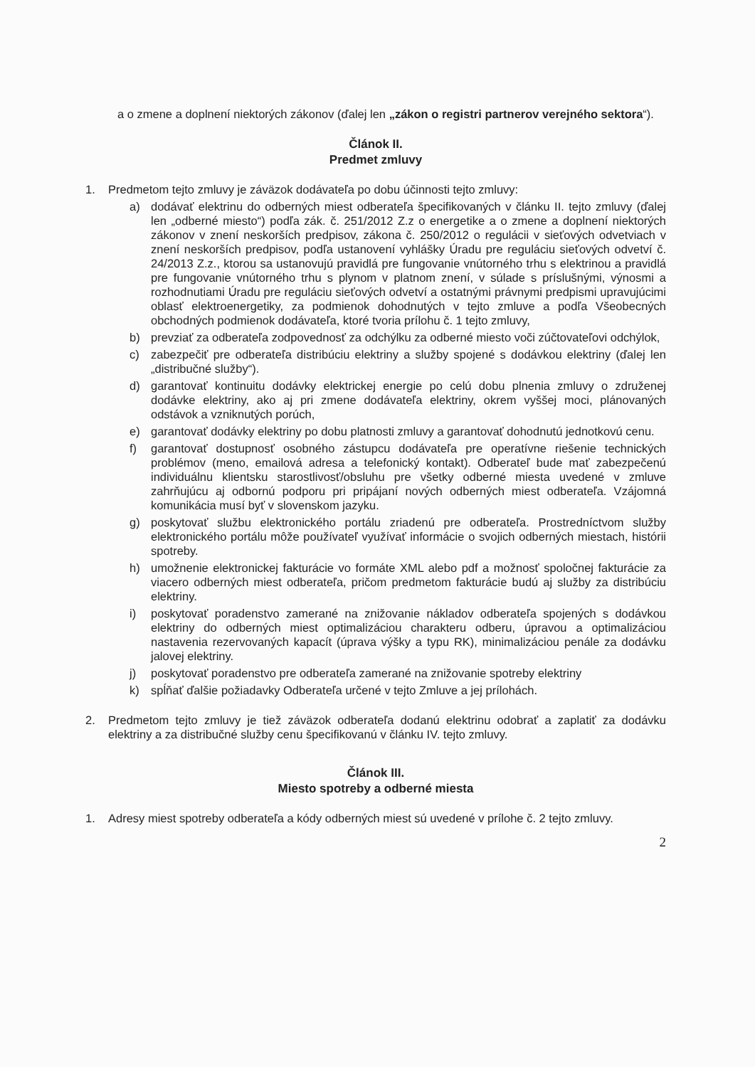a o zmene a doplnení niektorých zákonov (ďalej len „zákon o registri partnerov verejného sektora“).
Článok II.
Predmet zmluvy
1. Predmetom tejto zmluvy je záväzok dodávateľa po dobu účinnosti tejto zmluvy:
a) dodávať elektrinu do odberných miest odberateľa špecifikovaných v článku II. tejto zmluvy (ďalej len „odberné miesto“) podľa zák. č. 251/2012 Z.z o energetike a o zmene a doplnení niektorých zákonov v znení neskorších predpisov, zákona č. 250/2012 o regulácii v sieťových odvetviach v znení neskorších predpisov, podľa ustanovení vyhlášky Úradu pre reguláciu sieťových odvetví č. 24/2013 Z.z., ktorou sa ustanovujú pravidlá pre fungovanie vnútorného trhu s elektrinou a pravidlá pre fungovanie vnútorného trhu s plynom v platnom znení, v súlade s príslušnými, výnosmi a rozhodnutiami Úradu pre reguláciu sieťových odvetví a ostatnými právnymi predpismi upravujúcimi oblasť elektroenergetiky, za podmienok dohodnutých v tejto zmluve a podľa Všeobecných obchodných podmienok dodávateľa, ktoré tvoria prílohu č. 1 tejto zmluvy,
b) prevziať za odberateľa zodpovednosť za odchýlku za odberné miesto voči zúčtovateľovi odchýlok,
c) zabezpečiť pre odberateľa distribúciu elektriny a služby spojené s dodávkou elektriny (ďalej len „distribučné služby“).
d) garantovať kontinuitu dodávky elektrickej energie po celú dobu plnenia zmluvy o združenej dodávke elektriny, ako aj pri zmene dodávateľa elektriny, okrem vyššej moci, plánovaných odstávok a vzniknutých porúch,
e) garantovať dodávky elektriny po dobu platnosti zmluvy a garantovať dohodnutú jednotkovú cenu.
f) garantovať dostupnosť osobného zástupcu dodávateľa pre operatívne riešenie technických problémov (meno, emailová adresa a telefonický kontakt). Odberateľ bude mať zabezpečenú individuálnu klientsku starostlivosť/obsluhu pre všetky odberné miesta uvedené v zmluve zahrňujúcu aj odbornú podporu pri pripájaní nových odberných miest odberateľa. Vzájomná komunikácia musí byť v slovenskom jazyku.
g) poskytovať službu elektronického portálu zriadenú pre odberateľa. Prostredníctvom služby elektronického portálu môže používateľ využívať informácie o svojich odberných miestach, histórii spotreby.
h) umožnenie elektronickej fakturácie vo formáte XML alebo pdf a možnosť spoločnej fakturácie za viacero odberných miest odberateľa, pričom predmetom fakturácie budú aj služby za distribúciu elektriny.
i) poskytovať poradenstvo zamerané na znižovanie nákladov odberateľa spojených s dodávkou elektriny do odberných miest optimalizáciou charakteru odberu, úpravou a optimalizáciou nastavenia rezervovaných kapacít (úprava výšky a typu RK), minimalizáciou penále za dodávku jalovej elektriny.
j) poskytovať poradenstvo pre odberateľa zamerané na znižovanie spotreby elektriny
k) spĺňať ďalšie požiadavky Odberateľa určené v tejto Zmluve a jej prílohách.
2. Predmetom tejto zmluvy je tiež záväzok odberateľa dodanú elektrinu odobrať a zaplatiť za dodávku elektriny a za distribučné služby cenu špecifikovanú v článku IV. tejto zmluvy.
Článok III.
Miesto spotreby a odberné miesta
1. Adresy miest spotreby odberateľa a kódy odberných miest sú uvedené v prílohe č. 2 tejto zmluvy.
2